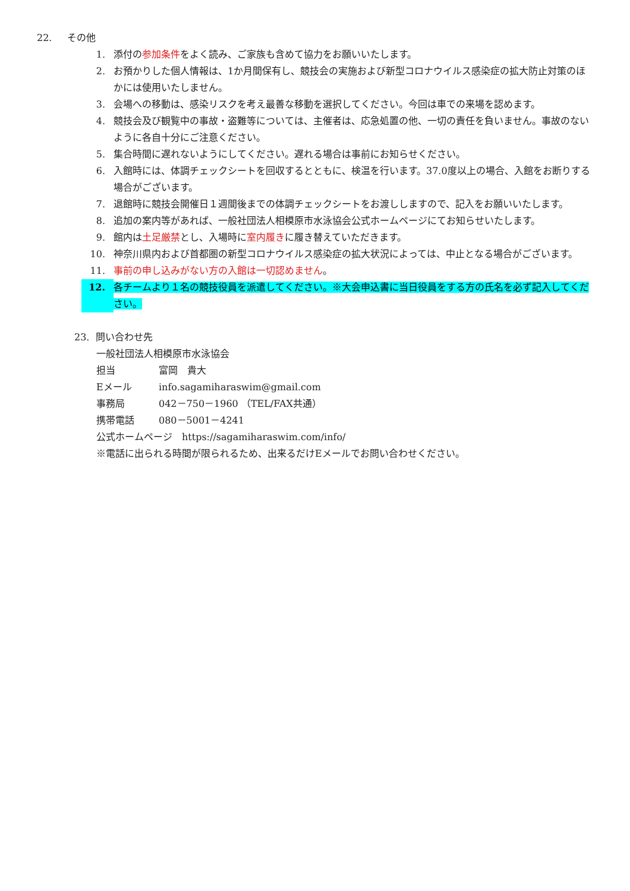22. その他
1. 添付の参加条件をよく読み、ご家族も含めて協力をお願いいたします。
2. お預かりした個人情報は、1か月間保有し、競技会の実施および新型コロナウイルス感染症の拡大防止対策のほかには使用いたしません。
3. 会場への移動は、感染リスクを考え最善な移動を選択してください。今回は車での来場を認めます。
4. 競技会及び観覧中の事故・盗難等については、主催者は、応急処置の他、一切の責任を負いません。事故のないように各自十分にご注意ください。
5. 集合時間に遅れないようにしてください。遅れる場合は事前にお知らせください。
6. 入館時には、体調チェックシートを回収するとともに、検温を行います。37.0度以上の場合、入館をお断りする場合がございます。
7. 退館時に競技会開催日１週間後までの体調チェックシートをお渡ししますので、記入をお願いいたします。
8. 追加の案内等があれば、一般社団法人相模原市水泳協会公式ホームページにてお知らせいたします。
9. 館内は土足厳禁とし、入場時に室内履きに履き替えていただきます。
10. 神奈川県内および首都圏の新型コロナウイルス感染症の拡大状況によっては、中止となる場合がございます。
11. 事前の申し込みがない方の入館は一切認めません。
12. 各チームより１名の競技役員を派遣してください。※大会申込書に当日役員をする方の氏名を必ず記入してください。
23. 問い合わせ先
一般社団法人相模原市水泳協会
担当 富岡　貴大
Eメール info.sagamiharaswim@gmail.com
事務局 042－750－1960 （TEL/FAX共通）
携帯電話 080－5001－4241
公式ホームページ　https://sagamiharaswim.com/info/
※電話に出られる時間が限られるため、出来るだけEメールでお問い合わせください。